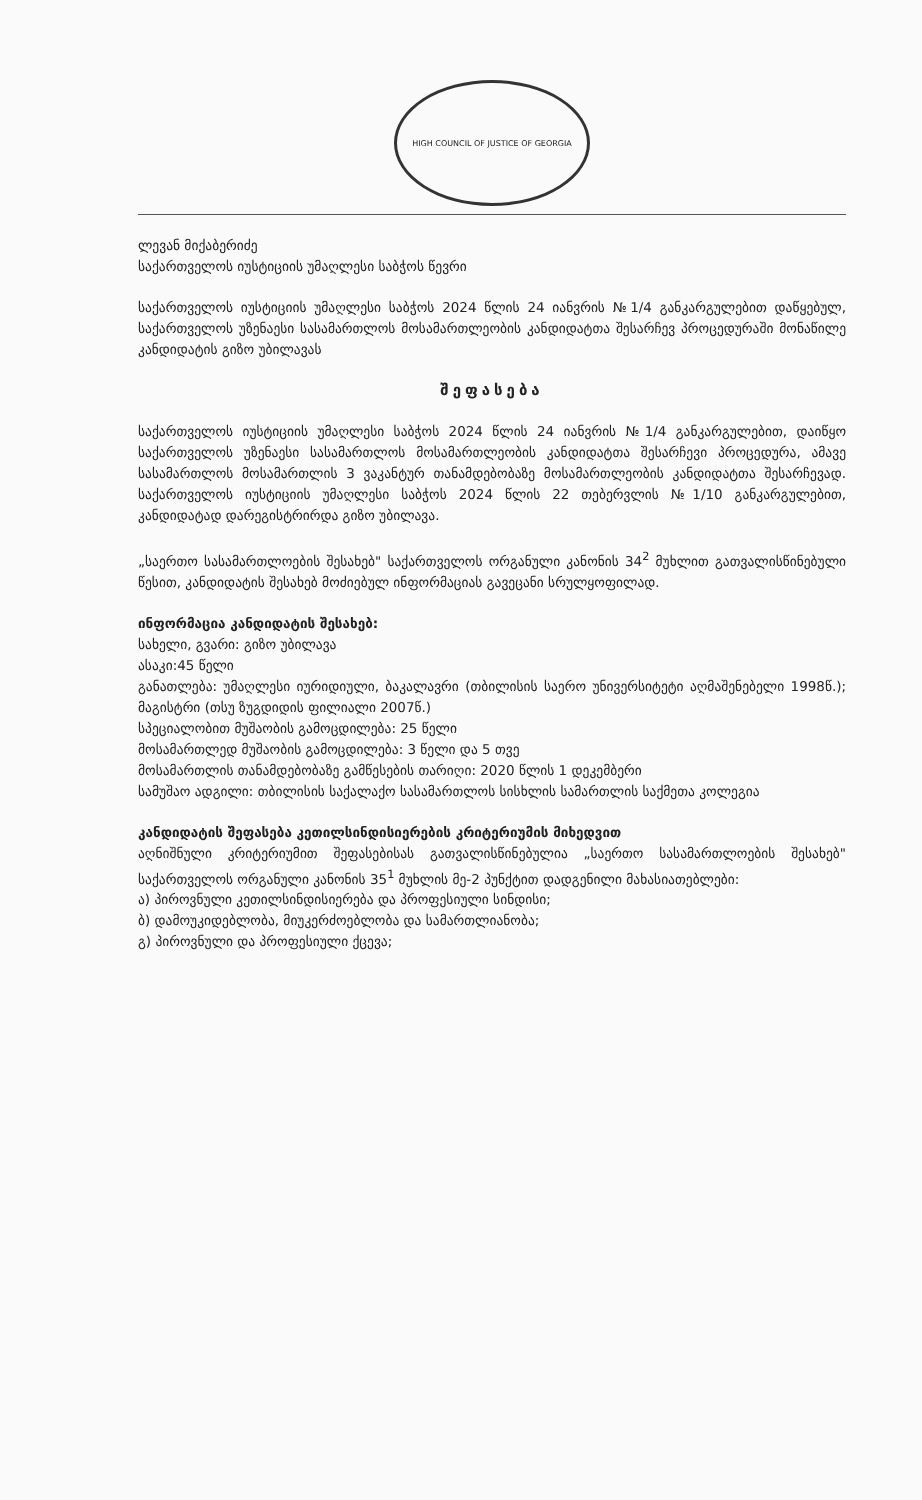HIGH COUNCIL OF JUSTICE OF GEORGIA
ლევან მიქაბერიძე
საქართველოს იუსტიციის უმაღლესი საბჭოს წევრი
საქართველოს იუსტიციის უმაღლესი საბჭოს 2024 წლის 24 იანვრის №1/4 განკარგულებით დაწყებულ, საქართველოს უზენაესი სასამართლოს მოსამართლეობის კანდიდატთა შესარჩევ პროცედურაში მონაწილე კანდიდატის გიზო უბილავას
შეფასება
საქართველოს იუსტიციის უმაღლესი საბჭოს 2024 წლის 24 იანვრის №1/4 განკარგულებით, დაიწყო საქართველოს უზენაესი სასამართლოს მოსამართლეობის კანდიდატთა შესარჩევი პროცედურა, ამავე სასამართლოს მოსამართლის 3 ვაკანტურ თანამდებობაზე მოსამართლეობის კანდიდატთა შესარჩევად. საქართველოს იუსტიციის უმაღლესი საბჭოს 2024 წლის 22 თებერვლის №1/10 განკარგულებით, კანდიდატად დარეგისტრირდა გიზო უბილავა.
„საერთო სასამართლოების შესახებ" საქართველოს ორგანული კანონის 34<sup>2</sup> მუხლით გათვალისწინებული წესით, კანდიდატის შესახებ მოძიებულ ინფორმაციას გავეცანი სრულყოფილად.
ინფორმაცია კანდიდატის შესახებ:
სახელი, გვარი: გიზო უბილავა
ასაკი:45 წელი
განათლება: უმაღლესი იურიდიული, ბაკალავრი (თბილისის საერო უნივერსიტეტი აღმაშენებელი 1998წ.); მაგისტრი (თსუ ზუგდიდის ფილიალი 2007წ.)
სპეციალობით მუშაობის გამოცდილება: 25 წელი
მოსამართლედ მუშაობის გამოცდილება: 3 წელი და 5 თვე
მოსამართლის თანამდებობაზე გამწესების თარიღი: 2020 წლის 1 დეკემბერი
სამუშაო ადგილი: თბილისის საქალაქო სასამართლოს სისხლის სამართლის საქმეთა კოლეგია
კანდიდატის შეფასება კეთილსინდისიერების კრიტერიუმის მიხედვით
აღნიშნული კრიტერიუმით შეფასებისას გათვალისწინებულია „საერთო სასამართლოების შესახებ" საქართველოს ორგანული კანონის 35<sup>1</sup> მუხლის მე-2 პუნქტით დადგენილი მახასიათებლები:
ა) პიროვნული კეთილსინდისიერება და პროფესიული სინდისი;
ბ) დამოუკიდებლობა, მიუკერძოებლობა და სამართლიანობა;
გ) პიროვნული და პროფესიული ქცევა;